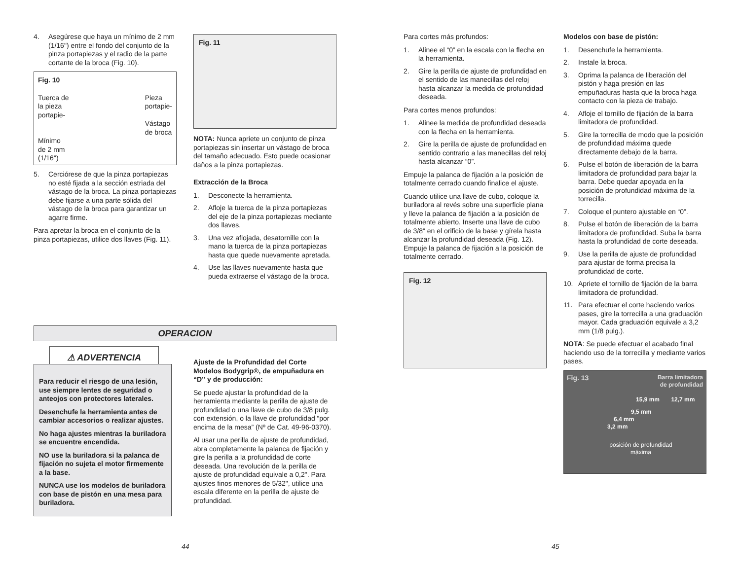4. Asegúrese que haya un mínimo de 2 mm (1/16") entre el fondo del conjunto de la pinza portapiezas y el radio de la parte cortante de la broca (Fig. 10).
Fig. 10
Tuerca de
la pieza
portapie- Pieza
portapie-
Vástago
de broca
Mínimo
de 2 mm
(1/16")
5. Cerciórese de que la pinza portapiezas no esté fijada a la sección estriada del vástago de la broca. La pinza portapiezas debe fijarse a una parte sólida del vástago de la broca para garantizar un agarre firme.
Para apretar la broca en el conjunto de la pinza portapiezas, utilice dos llaves (Fig. 11).
Fig. 11
NOTA: Nunca apriete un conjunto de pinza portapiezas sin insertar un vástago de broca del tamaño adecuado. Esto puede ocasionar daños a la pinza portapiezas.
Extracción de la Broca
1. Desconecte la herramienta.
2. Afloje la tuerca de la pinza portapiezas del eje de la pinza portapiezas mediante dos llaves.
3. Una vez aflojada, desatornille con la mano la tuerca de la pinza portapiezas hasta que quede nuevamente apretada.
4. Use las llaves nuevamente hasta que pueda extraerse el vástago de la broca.
OPERACION
⚠ ADVERTENCIA
Para reducir el riesgo de una lesión, use siempre lentes de seguridad o anteojos con protectores laterales.
Desenchufe la herramienta antes de cambiar accesorios o realizar ajustes.
No haga ajustes mientras la buriladora se encuentre encendida.
NO use la buriladora si la palanca de fijación no sujeta el motor firmemente a la base.
NUNCA use los modelos de buriladora con base de pistón en una mesa para buriladora.
Ajuste de la Profundidad del Corte Modelos Bodygrip®, de empuñadura en “D” y de producción:
Se puede ajustar la profundidad de la herramienta mediante la perilla de ajuste de profundidad o una llave de cubo de 3/8 pulg. con extensión, o la llave de profundidad “por encima de la mesa” (Nº de Cat. 49-96-0370).
Al usar una perilla de ajuste de profundidad, abra completamente la palanca de fijación y gire la perilla a la profundidad de corte deseada. Una revolución de la perilla de ajuste de profundidad equivale a 0,2". Para ajustes finos menores de 5/32", utilice una escala diferente en la perilla de ajuste de profundidad.
44
Para cortes más profundos:
1. Alinee el “0” en la escala con la flecha en la herramienta.
2. Gire la perilla de ajuste de profundidad en el sentido de las manecillas del reloj hasta alcanzar la medida de profundidad deseada.
Para cortes menos profundos:
1. Alinee la medida de profundidad deseada con la flecha en la herramienta.
2. Gire la perilla de ajuste de profundidad en sentido contrario a las manecillas del reloj hasta alcanzar “0”.
Empuje la palanca de fijación a la posición de totalmente cerrado cuando finalice el ajuste.
Cuando utilice una llave de cubo, coloque la buriladora al revés sobre una superficie plana y lleve la palanca de fijación a la posición de totalmente abierto. Inserte una llave de cubo de 3/8" en el orificio de la base y gírela hasta alcanzar la profundidad deseada (Fig. 12). Empuje la palanca de fijación a la posición de totalmente cerrado.
Fig. 12
Modelos con base de pistón:
1. Desenchufe la herramienta.
2. Instale la broca.
3. Oprima la palanca de liberación del pistón y haga presión en las empuñaduras hasta que la broca haga contacto con la pieza de trabajo.
4. Afloje el tornillo de fijación de la barra limitadora de profundidad.
5. Gire la torrecilla de modo que la posición de profundidad máxima quede directamente debajo de la barra.
6. Pulse el botón de liberación de la barra limitadora de profundidad para bajar la barra. Debe quedar apoyada en la posición de profundidad máxima de la torrecilla.
7. Coloque el puntero ajustable en “0”.
8. Pulse el botón de liberación de la barra limitadora de profundidad. Suba la barra hasta la profundidad de corte deseada.
9. Use la perilla de ajuste de profundidad para ajustar de forma precisa la profundidad de corte.
10. Apriete el tornillo de fijación de la barra limitadora de profundidad.
11. Para efectuar el corte haciendo varios pases, gire la torrecilla a una graduación mayor. Cada graduación equivale a 3,2 mm (1/8 pulg.).
NOTA: Se puede efectuar el acabado final haciendo uso de la torrecilla y mediante varios pases.
Fig. 13 Barra limitadora
de profundidad
15,9 mm 12,7 mm
9,5 mm
6,4 mm
3,2 mm
posición de profundidad máxima
45